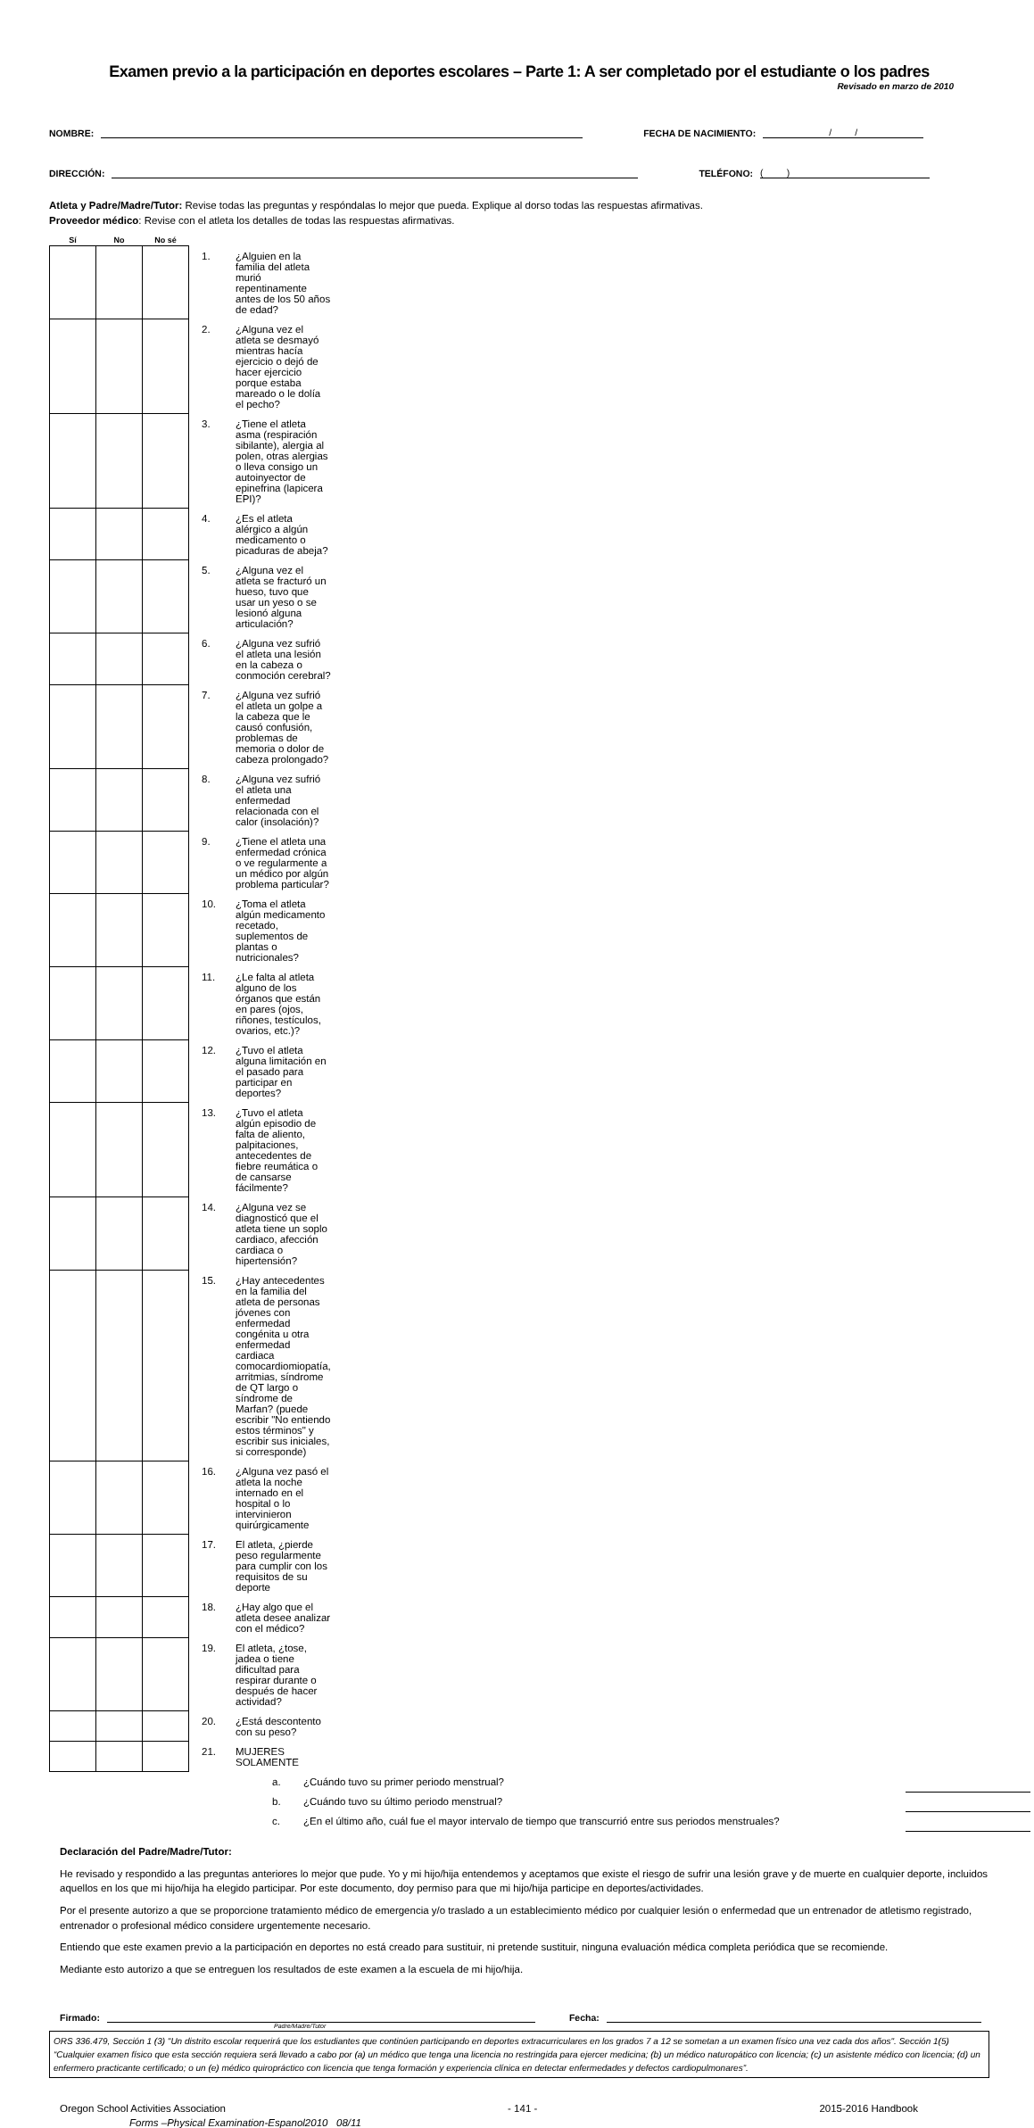Examen previo a la participación en deportes escolares – Parte 1: A ser completado por el estudiante o los padres
Revisado en marzo de 2010
NOMBRE: FECHA DE NACIMIENTO: / /
DIRECCIÓN: TELÉFONO: ( )
Atleta y Padre/Madre/Tutor: Revise todas las preguntas y respóndalas lo mejor que pueda. Explique al dorso todas las respuestas afirmativas.
Proveedor médico: Revise con el atleta los detalles de todas las respuestas afirmativas.
| Sí | No | No sé | | |
| --- | --- | --- | --- | --- |
| | | | 1. | ¿Alguien en la familia del atleta murió repentinamente antes de los 50 años de edad? |
| | | | 2. | ¿Alguna vez el atleta se desmayó mientras hacía ejercicio o dejó de hacer ejercicio porque estaba mareado o le dolía el pecho? |
| | | | 3. | ¿Tiene el atleta asma (respiración sibilante), alergia al polen, otras alergias o lleva consigo un autoinyector de epinefrina (lapicera EPI)? |
| | | | 4. | ¿Es el atleta alérgico a algún medicamento o picaduras de abeja? |
| | | | 5. | ¿Alguna vez el atleta se fracturó un hueso, tuvo que usar un yeso o se lesionó alguna articulación? |
| | | | 6. | ¿Alguna vez sufrió el atleta una lesión en la cabeza o conmoción cerebral? |
| | | | 7. | ¿Alguna vez sufrió el atleta un golpe a la cabeza que le causó confusión, problemas de memoria o dolor de cabeza prolongado? |
| | | | 8. | ¿Alguna vez sufrió el atleta una enfermedad relacionada con el calor (insolación)? |
| | | | 9. | ¿Tiene el atleta una enfermedad crónica o ve regularmente a un médico por algún problema particular? |
| | | | 10. | ¿Toma el atleta algún medicamento recetado, suplementos de plantas o nutricionales? |
| | | | 11. | ¿Le falta al atleta alguno de los órganos que están en pares (ojos, riñones, testículos, ovarios, etc.)? |
| | | | 12. | ¿Tuvo el atleta alguna limitación en el pasado para participar en deportes? |
| | | | 13. | ¿Tuvo el atleta algún episodio de falta de aliento, palpitaciones, antecedentes de fiebre reumática o de cansarse fácilmente? |
| | | | 14. | ¿Alguna vez se diagnosticó que el atleta tiene un soplo cardiaco, afección cardiaca o hipertensión? |
| | | | 15. | ¿Hay antecedentes en la familia del atleta de personas jóvenes con enfermedad congénita u otra enfermedad cardiaca comocardiomiopatía, arritmias, síndrome de QT largo o síndrome de Marfan? (puede escribir "No entiendo estos términos" y escribir sus iniciales, si corresponde) |
| | | | 16. | ¿Alguna vez pasó el atleta la noche internado en el hospital o lo intervinieron quirúrgicamente |
| | | | 17. | El atleta, ¿pierde peso regularmente para cumplir con los requisitos de su deporte |
| | | | 18. | ¿Hay algo que el atleta desee analizar con el médico? |
| | | | 19. | El atleta, ¿tose, jadea o tiene dificultad para respirar durante o después de hacer actividad? |
| | | | 20. | ¿Está descontento con su peso? |
| | | | 21. | MUJERES SOLAMENTE |
| a. | ¿Cuándo tuvo su primer periodo menstrual? | |
| b. | ¿Cuándo tuvo su último periodo menstrual? | |
| c. | ¿En el último año, cuál fue el mayor intervalo de tiempo que transcurrió entre sus periodos menstruales? | |
Declaración del Padre/Madre/Tutor:
He revisado y respondido a las preguntas anteriores lo mejor que pude. Yo y mi hijo/hija entendemos y aceptamos que existe el riesgo de sufrir una lesión grave y de muerte en cualquier deporte, incluidos aquellos en los que mi hijo/hija ha elegido participar. Por este documento, doy permiso para que mi hijo/hija participe en deportes/actividades.
Por el presente autorizo a que se proporcione tratamiento médico de emergencia y/o traslado a un establecimiento médico por cualquier lesión o enfermedad que un entrenador de atletismo registrado, entrenador o profesional médico considere urgentemente necesario.
Entiendo que este examen previo a la participación en deportes no está creado para sustituir, ni pretende sustituir, ninguna evaluación médica completa periódica que se recomiende.
Mediante esto autorizo a que se entreguen los resultados de este examen a la escuela de mi hijo/hija.
Firmado: Fecha:
Padre/Madre/Tutor
ORS 336.479, Sección 1 (3) "Un distrito escolar requerirá que los estudiantes que continúen participando en deportes extracurriculares en los grados 7 a 12 se sometan a un examen físico una vez cada dos años". Sección 1(5) “Cualquier examen físico que esta sección requiera será llevado a cabo por (a) un médico que tenga una licencia no restringida para ejercer medicina; (b) un médico naturopático con licencia; (c) un asistente médico con licencia; (d) un enfermero practicante certificado; o un (e) médico quiropráctico con licencia que tenga formación y experiencia clínica en detectar enfermedades y defectos cardiopulmonares”.
Oregon School Activities Association - 141 - 2015-2016 Handbook
Forms –Physical Examination-Espanol2010 08/11